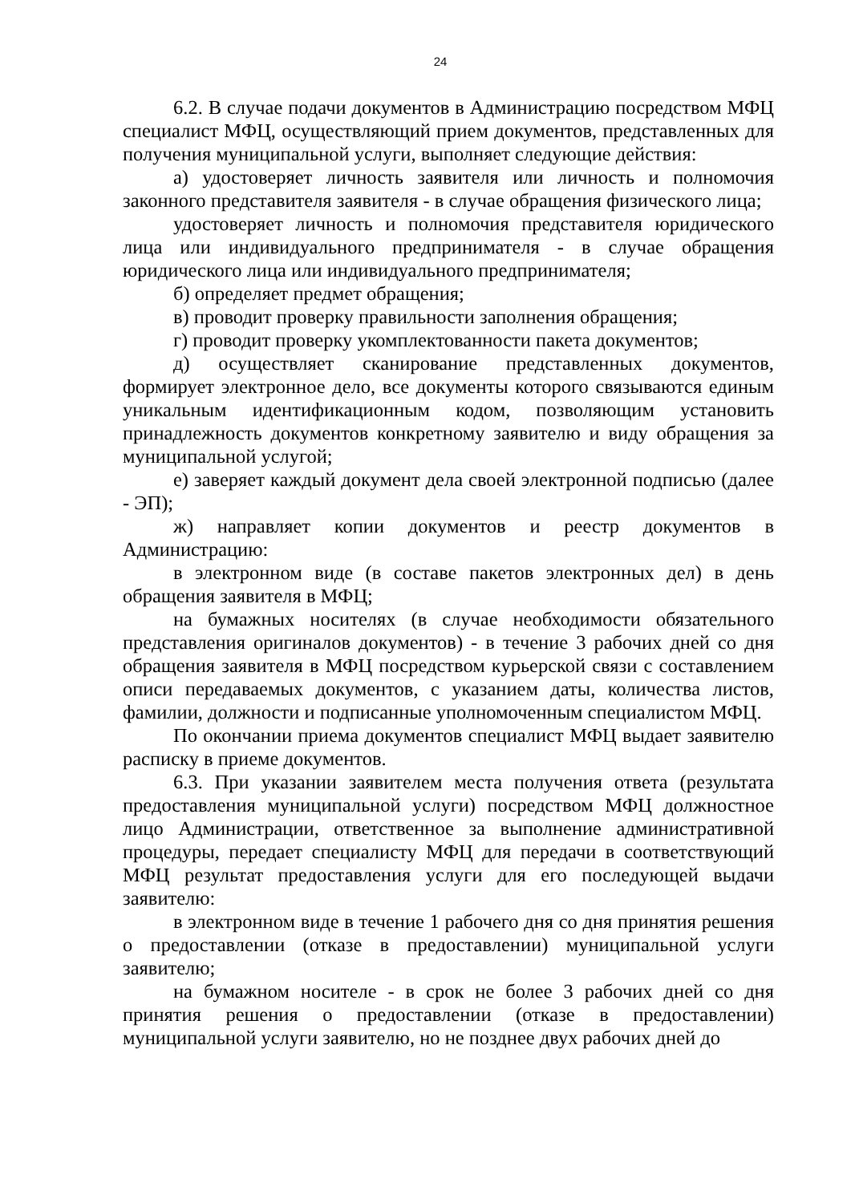24
6.2. В случае подачи документов в Администрацию посредством МФЦ специалист МФЦ, осуществляющий прием документов, представленных для получения муниципальной услуги, выполняет следующие действия:
а) удостоверяет личность заявителя или личность и полномочия законного представителя заявителя - в случае обращения физического лица;
удостоверяет личность и полномочия представителя юридического лица или индивидуального предпринимателя - в случае обращения юридического лица или индивидуального предпринимателя;
б) определяет предмет обращения;
в) проводит проверку правильности заполнения обращения;
г) проводит проверку укомплектованности пакета документов;
д) осуществляет сканирование представленных документов, формирует электронное дело, все документы которого связываются единым уникальным идентификационным кодом, позволяющим установить принадлежность документов конкретному заявителю и виду обращения за муниципальной услугой;
е) заверяет каждый документ дела своей электронной подписью (далее - ЭП);
ж) направляет копии документов и реестр документов в Администрацию:
в электронном виде (в составе пакетов электронных дел) в день обращения заявителя в МФЦ;
на бумажных носителях (в случае необходимости обязательного представления оригиналов документов) - в течение 3 рабочих дней со дня обращения заявителя в МФЦ посредством курьерской связи с составлением описи передаваемых документов, с указанием даты, количества листов, фамилии, должности и подписанные уполномоченным специалистом МФЦ.
По окончании приема документов специалист МФЦ выдает заявителю расписку в приеме документов.
6.3. При указании заявителем места получения ответа (результата предоставления муниципальной услуги) посредством МФЦ должностное лицо Администрации, ответственное за выполнение административной процедуры, передает специалисту МФЦ для передачи в соответствующий МФЦ результат предоставления услуги для его последующей выдачи заявителю:
в электронном виде в течение 1 рабочего дня со дня принятия решения о предоставлении (отказе в предоставлении) муниципальной услуги заявителю;
на бумажном носителе - в срок не более 3 рабочих дней со дня принятия решения о предоставлении (отказе в предоставлении) муниципальной услуги заявителю, но не позднее двух рабочих дней до